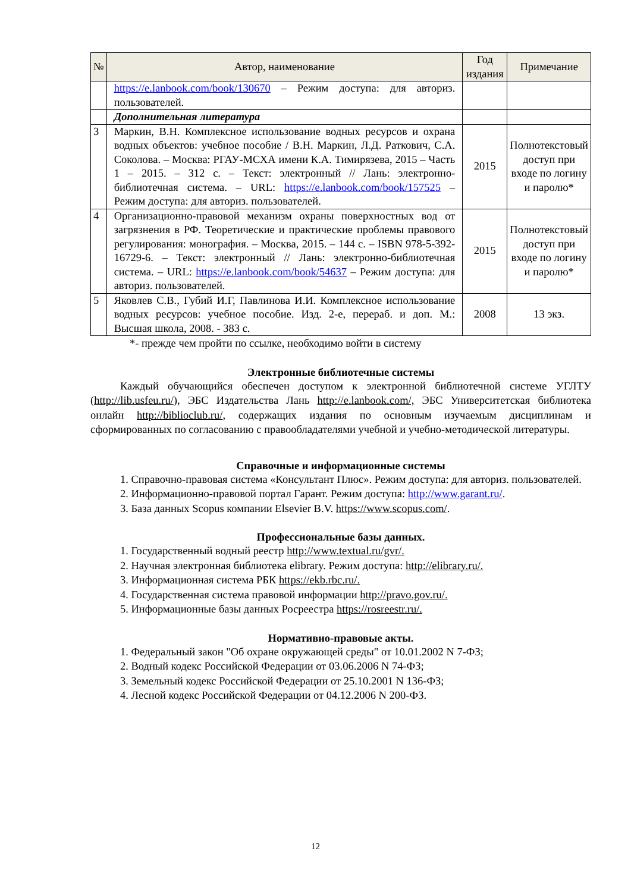| № | Автор, наименование | Год издания | Примечание |
| --- | --- | --- | --- |
| | https://e.lanbook.com/book/130670 – Режим доступа: для авториз. пользователей. | | |
| | Дополнительная литература | | |
| 3 | Маркин, В.Н. Комплексное использование водных ресурсов и охрана водных объектов: учебное пособие / В.Н. Маркин, Л.Д. Раткович, С.А. Соколова. – Москва: РГАУ-МСХА имени К.А. Тимирязева, 2015 – Часть 1 – 2015. – 312 с. – Текст: электронный // Лань: электронно-библиотечная система. – URL: https://e.lanbook.com/book/157525 – Режим доступа: для авториз. пользователей. | 2015 | Полнотекстовый доступ при входе по логину и паролю* |
| 4 | Организационно-правовой механизм охраны поверхностных вод от загрязнения в РФ. Теоретические и практические проблемы правового регулирования: монография. – Москва, 2015. – 144 с. – ISBN 978-5-392-16729-6. – Текст: электронный // Лань: электронно-библиотечная система. – URL: https://e.lanbook.com/book/54637 – Режим доступа: для авториз. пользователей. | 2015 | Полнотекстовый доступ при входе по логину и паролю* |
| 5 | Яковлев С.В., Губий И.Г, Павлинова И.И. Комплексное использование водных ресурсов: учебное пособие. Изд. 2-е, перераб. и доп. М.: Высшая школа, 2008. - 383 с. | 2008 | 13 экз. |
*- прежде чем пройти по ссылке, необходимо войти в систему
Электронные библиотечные системы
Каждый обучающийся обеспечен доступом к электронной библиотечной системе УГЛТУ (http://lib.usfeu.ru/), ЭБС Издательства Лань http://e.lanbook.com/, ЭБС Университетская библиотека онлайн http://biblioclub.ru/, содержащих издания по основным изучаемым дисциплинам и сформированных по согласованию с правообладателями учебной и учебно-методической литературы.
Справочные и информационные системы
1. Справочно-правовая система «Консультант Плюс». Режим доступа: для авториз. пользователей.
2. Информационно-правовой портал Гарант. Режим доступа: http://www.garant.ru/.
3. База данных Scopus компании Elsevier B.V. https://www.scopus.com/.
Профессиональные базы данных.
1. Государственный водный реестр http://www.textual.ru/gvr/.
2. Научная электронная библиотека elibrary. Режим доступа: http://elibrary.ru/.
3. Информационная система РБК https://ekb.rbc.ru/.
4. Государственная система правовой информации http://pravo.gov.ru/.
5. Информационные базы данных Росреестра https://rosreestr.ru/.
Нормативно-правовые акты.
1. Федеральный закон "Об охране окружающей среды" от 10.01.2002 N 7-ФЗ;
2. Водный кодекс Российской Федерации от 03.06.2006 N 74-ФЗ;
3. Земельный кодекс Российской Федерации от 25.10.2001 N 136-ФЗ;
4. Лесной кодекс Российской Федерации от 04.12.2006 N 200-ФЗ.
12